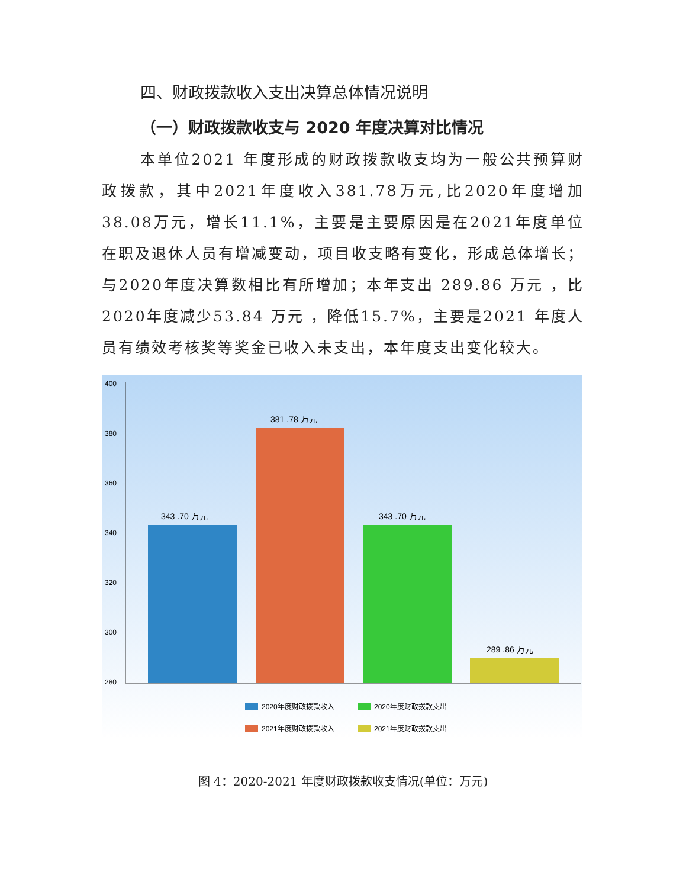四、财政拨款收入支出决算总体情况说明
（一）财政拨款收支与 2020 年度决算对比情况
本单位2021 年度形成的财政拨款收支均为一般公共预算财政拨款，其中2021年度收入381.78万元,比2020年度增加38.08万元，增长11.1%，主要是主要原因是在2021年度单位在职及退休人员有增减变动，项目收支略有变化，形成总体增长；与2020年度决算数相比有所增加；本年支出 289.86 万元 ，比2020年度减少53.84 万元 ，降低15.7%，主要是2021 年度人员有绩效考核奖等奖金已收入未支出，本年度支出变化较大。
400
380
360
340
320
300
280
343 .70 万元
381 .78 万元
343 .70 万元
289 .86 万元
2020年度财政拨款收入
2020年度财政拨款支出
2021年度财政拨款收入
2021年度财政拨款支出
图 4：2020-2021 年度财政拨款收支情况(单位：万元)